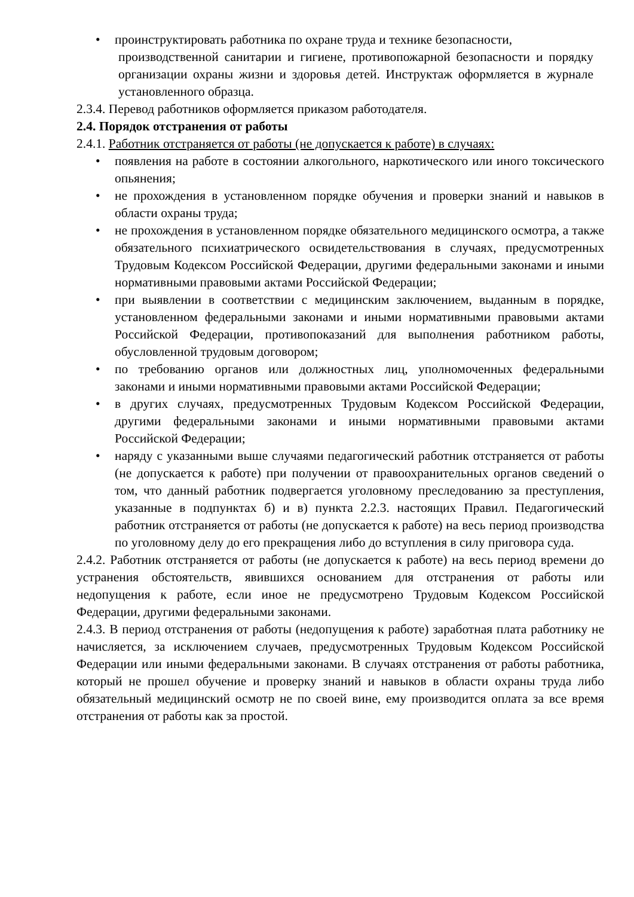• проинструктировать работника по охране труда и технике безопасности,
производственной санитарии и гигиене, противопожарной безопасности и порядку организации охраны жизни и здоровья детей. Инструктаж оформляется в журнале установленного образца.
2.3.4. Перевод работников оформляется приказом работодателя.
2.4. Порядок отстранения от работы
2.4.1. Работник отстраняется от работы (не допускается к работе) в случаях:
• появления на работе в состоянии алкогольного, наркотического или иного токсического опьянения;
• не прохождения в установленном порядке обучения и проверки знаний и навыков в области охраны труда;
• не прохождения в установленном порядке обязательного медицинского осмотра, а также обязательного психиатрического освидетельствования в случаях, предусмотренных Трудовым Кодексом Российской Федерации, другими федеральными законами и иными нормативными правовыми актами Российской Федерации;
• при выявлении в соответствии с медицинским заключением, выданным в порядке, установленном федеральными законами и иными нормативными правовыми актами Российской Федерации, противопоказаний для выполнения работником работы, обусловленной трудовым договором;
• по требованию органов или должностных лиц, уполномоченных федеральными законами и иными нормативными правовыми актами Российской Федерации;
• в других случаях, предусмотренных Трудовым Кодексом Российской Федерации, другими федеральными законами и иными нормативными правовыми актами Российской Федерации;
• наряду с указанными выше случаями педагогический работник отстраняется от работы (не допускается к работе) при получении от правоохранительных органов сведений о том, что данный работник подвергается уголовному преследованию за преступления, указанные в подпунктах б) и в) пункта 2.2.3. настоящих Правил. Педагогический работник отстраняется от работы (не допускается к работе) на весь период производства по уголовному делу до его прекращения либо до вступления в силу приговора суда.
2.4.2. Работник отстраняется от работы (не допускается к работе) на весь период времени до устранения обстоятельств, явившихся основанием для отстранения от работы или недопущения к работе, если иное не предусмотрено Трудовым Кодексом Российской Федерации, другими федеральными законами.
2.4.3. В период отстранения от работы (недопущения к работе) заработная плата работнику не начисляется, за исключением случаев, предусмотренных Трудовым Кодексом Российской Федерации или иными федеральными законами. В случаях отстранения от работы работника, который не прошел обучение и проверку знаний и навыков в области охраны труда либо обязательный медицинский осмотр не по своей вине, ему производится оплата за все время отстранения от работы как за простой.